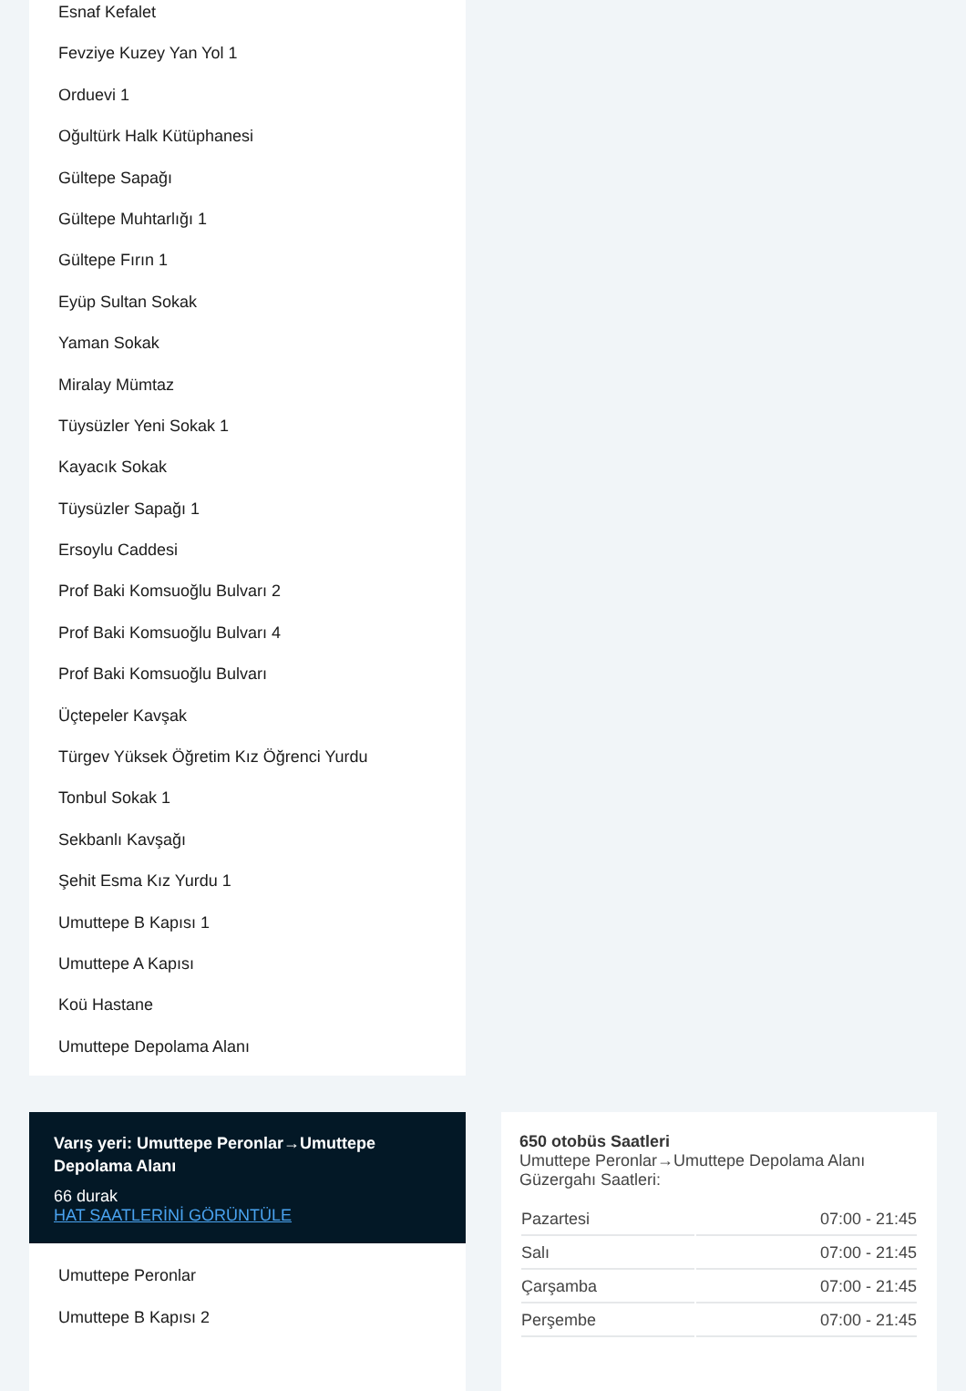Esnaf Kefalet
Fevziye Kuzey Yan Yol 1
Orduevi 1
Oğultürk Halk Kütüphanesi
Gültepe Sapağı
Gültepe Muhtarlığı 1
Gültepe Fırın 1
Eyüp Sultan Sokak
Yaman Sokak
Miralay Mümtaz
Tüysüzler Yeni Sokak 1
Kayacık Sokak
Tüysüzler Sapağı 1
Ersoylu Caddesi
Prof Baki Komsuoğlu Bulvarı 2
Prof Baki Komsuoğlu Bulvarı 4
Prof Baki Komsuoğlu Bulvarı
Üçtepeler Kavşak
Türgev Yüksek Öğretim Kız Öğrenci Yurdu
Tonbul Sokak 1
Sekbanlı Kavşağı
Şehit Esma Kız Yurdu 1
Umuttepe B Kapısı 1
Umuttepe A Kapısı
Koü Hastane
Umuttepe Depolama Alanı
Varış yeri: Umuttepe Peronlar→Umuttepe Depolama Alanı
66 durak
HAT SAATLERİNİ GÖRÜNTÜLE
Umuttepe Peronlar
Umuttepe B Kapısı 2
650 otobüs Saatleri
Umuttepe Peronlar→Umuttepe Depolama Alanı Güzergahı Saatleri:
| Pazartesi | 07:00 - 21:45 |
| Salı | 07:00 - 21:45 |
| Çarşamba | 07:00 - 21:45 |
| Perşembe | 07:00 - 21:45 |